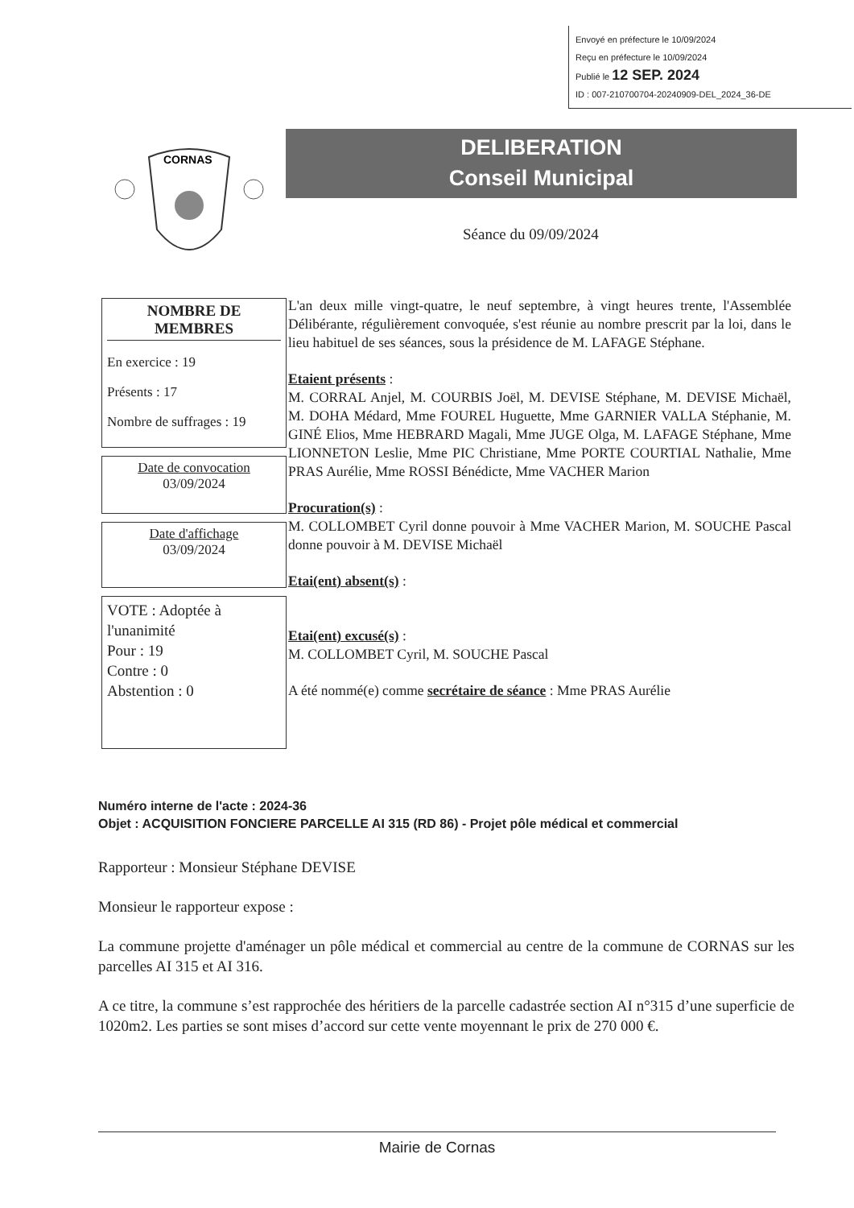Envoyé en préfecture le 10/09/2024
Reçu en préfecture le 10/09/2024
Publié le 12 SEP. 2024
ID : 007-210700704-20240909-DEL_2024_36-DE
CORNAS
DELIBERATION
Conseil Municipal
Séance du 09/09/2024
NOMBRE DE MEMBRES
En exercice : 19
Présents : 17
Nombre de suffrages : 19
Date de convocation
03/09/2024
Date d'affichage
03/09/2024
VOTE : Adoptée à l'unanimité
Pour : 19
Contre : 0
Abstention : 0
L'an deux mille vingt-quatre, le neuf septembre, à vingt heures trente, l'Assemblée Délibérante, régulièrement convoquée, s'est réunie au nombre prescrit par la loi, dans le lieu habituel de ses séances, sous la présidence de M. LAFAGE Stéphane.
Etaient présents :
M. CORRAL Anjel, M. COURBIS Joël, M. DEVISE Stéphane, M. DEVISE Michaël, M. DOHA Médard, Mme FOUREL Huguette, Mme GARNIER VALLA Stéphanie, M. GINÉ Elios, Mme HEBRARD Magali, Mme JUGE Olga, M. LAFAGE Stéphane, Mme LIONNETON Leslie, Mme PIC Christiane, Mme PORTE COURTIAL Nathalie, Mme PRAS Aurélie, Mme ROSSI Bénédicte, Mme VACHER Marion
Procuration(s) :
M. COLLOMBET Cyril donne pouvoir à Mme VACHER Marion, M. SOUCHE Pascal donne pouvoir à M. DEVISE Michaël
Etai(ent) absent(s) :
Etai(ent) excusé(s) :
M. COLLOMBET Cyril, M. SOUCHE Pascal
A été nommé(e) comme secrétaire de séance : Mme PRAS Aurélie
Numéro interne de l'acte : 2024-36
Objet : ACQUISITION FONCIERE PARCELLE AI 315 (RD 86) - Projet pôle médical et commercial
Rapporteur : Monsieur Stéphane DEVISE
Monsieur le rapporteur expose :
La commune projette d'aménager un pôle médical et commercial au centre de la commune de CORNAS sur les parcelles AI 315 et AI 316.
A ce titre, la commune s’est rapprochée des héritiers de la parcelle cadastrée section AI n°315 d’une superficie de 1020m2. Les parties se sont mises d’accord sur cette vente moyennant le prix de 270 000 €.
Mairie de Cornas